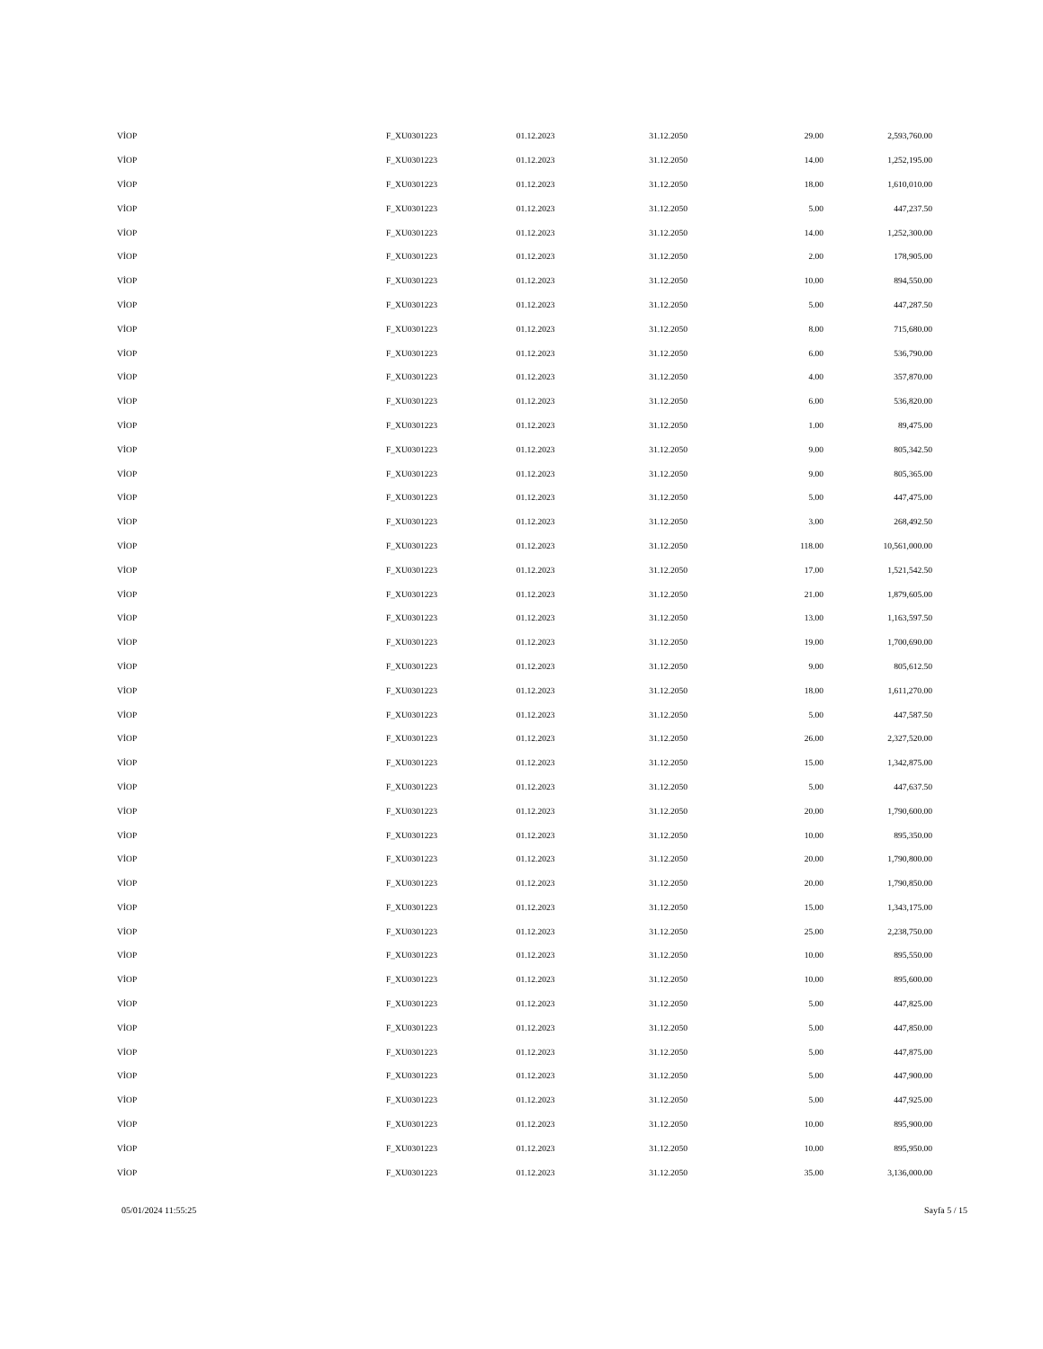| VİOP | F_XU0301223 | 01.12.2023 | 31.12.2050 | 29.00 | 2,593,760.00 |
| VİOP | F_XU0301223 | 01.12.2023 | 31.12.2050 | 14.00 | 1,252,195.00 |
| VİOP | F_XU0301223 | 01.12.2023 | 31.12.2050 | 18.00 | 1,610,010.00 |
| VİOP | F_XU0301223 | 01.12.2023 | 31.12.2050 | 5.00 | 447,237.50 |
| VİOP | F_XU0301223 | 01.12.2023 | 31.12.2050 | 14.00 | 1,252,300.00 |
| VİOP | F_XU0301223 | 01.12.2023 | 31.12.2050 | 2.00 | 178,905.00 |
| VİOP | F_XU0301223 | 01.12.2023 | 31.12.2050 | 10.00 | 894,550.00 |
| VİOP | F_XU0301223 | 01.12.2023 | 31.12.2050 | 5.00 | 447,287.50 |
| VİOP | F_XU0301223 | 01.12.2023 | 31.12.2050 | 8.00 | 715,680.00 |
| VİOP | F_XU0301223 | 01.12.2023 | 31.12.2050 | 6.00 | 536,790.00 |
| VİOP | F_XU0301223 | 01.12.2023 | 31.12.2050 | 4.00 | 357,870.00 |
| VİOP | F_XU0301223 | 01.12.2023 | 31.12.2050 | 6.00 | 536,820.00 |
| VİOP | F_XU0301223 | 01.12.2023 | 31.12.2050 | 1.00 | 89,475.00 |
| VİOP | F_XU0301223 | 01.12.2023 | 31.12.2050 | 9.00 | 805,342.50 |
| VİOP | F_XU0301223 | 01.12.2023 | 31.12.2050 | 9.00 | 805,365.00 |
| VİOP | F_XU0301223 | 01.12.2023 | 31.12.2050 | 5.00 | 447,475.00 |
| VİOP | F_XU0301223 | 01.12.2023 | 31.12.2050 | 3.00 | 268,492.50 |
| VİOP | F_XU0301223 | 01.12.2023 | 31.12.2050 | 118.00 | 10,561,000.00 |
| VİOP | F_XU0301223 | 01.12.2023 | 31.12.2050 | 17.00 | 1,521,542.50 |
| VİOP | F_XU0301223 | 01.12.2023 | 31.12.2050 | 21.00 | 1,879,605.00 |
| VİOP | F_XU0301223 | 01.12.2023 | 31.12.2050 | 13.00 | 1,163,597.50 |
| VİOP | F_XU0301223 | 01.12.2023 | 31.12.2050 | 19.00 | 1,700,690.00 |
| VİOP | F_XU0301223 | 01.12.2023 | 31.12.2050 | 9.00 | 805,612.50 |
| VİOP | F_XU0301223 | 01.12.2023 | 31.12.2050 | 18.00 | 1,611,270.00 |
| VİOP | F_XU0301223 | 01.12.2023 | 31.12.2050 | 5.00 | 447,587.50 |
| VİOP | F_XU0301223 | 01.12.2023 | 31.12.2050 | 26.00 | 2,327,520.00 |
| VİOP | F_XU0301223 | 01.12.2023 | 31.12.2050 | 15.00 | 1,342,875.00 |
| VİOP | F_XU0301223 | 01.12.2023 | 31.12.2050 | 5.00 | 447,637.50 |
| VİOP | F_XU0301223 | 01.12.2023 | 31.12.2050 | 20.00 | 1,790,600.00 |
| VİOP | F_XU0301223 | 01.12.2023 | 31.12.2050 | 10.00 | 895,350.00 |
| VİOP | F_XU0301223 | 01.12.2023 | 31.12.2050 | 20.00 | 1,790,800.00 |
| VİOP | F_XU0301223 | 01.12.2023 | 31.12.2050 | 20.00 | 1,790,850.00 |
| VİOP | F_XU0301223 | 01.12.2023 | 31.12.2050 | 15.00 | 1,343,175.00 |
| VİOP | F_XU0301223 | 01.12.2023 | 31.12.2050 | 25.00 | 2,238,750.00 |
| VİOP | F_XU0301223 | 01.12.2023 | 31.12.2050 | 10.00 | 895,550.00 |
| VİOP | F_XU0301223 | 01.12.2023 | 31.12.2050 | 10.00 | 895,600.00 |
| VİOP | F_XU0301223 | 01.12.2023 | 31.12.2050 | 5.00 | 447,825.00 |
| VİOP | F_XU0301223 | 01.12.2023 | 31.12.2050 | 5.00 | 447,850.00 |
| VİOP | F_XU0301223 | 01.12.2023 | 31.12.2050 | 5.00 | 447,875.00 |
| VİOP | F_XU0301223 | 01.12.2023 | 31.12.2050 | 5.00 | 447,900.00 |
| VİOP | F_XU0301223 | 01.12.2023 | 31.12.2050 | 5.00 | 447,925.00 |
| VİOP | F_XU0301223 | 01.12.2023 | 31.12.2050 | 10.00 | 895,900.00 |
| VİOP | F_XU0301223 | 01.12.2023 | 31.12.2050 | 10.00 | 895,950.00 |
| VİOP | F_XU0301223 | 01.12.2023 | 31.12.2050 | 35.00 | 3,136,000.00 |
05/01/2024 11:55:25 Sayfa 5 / 15